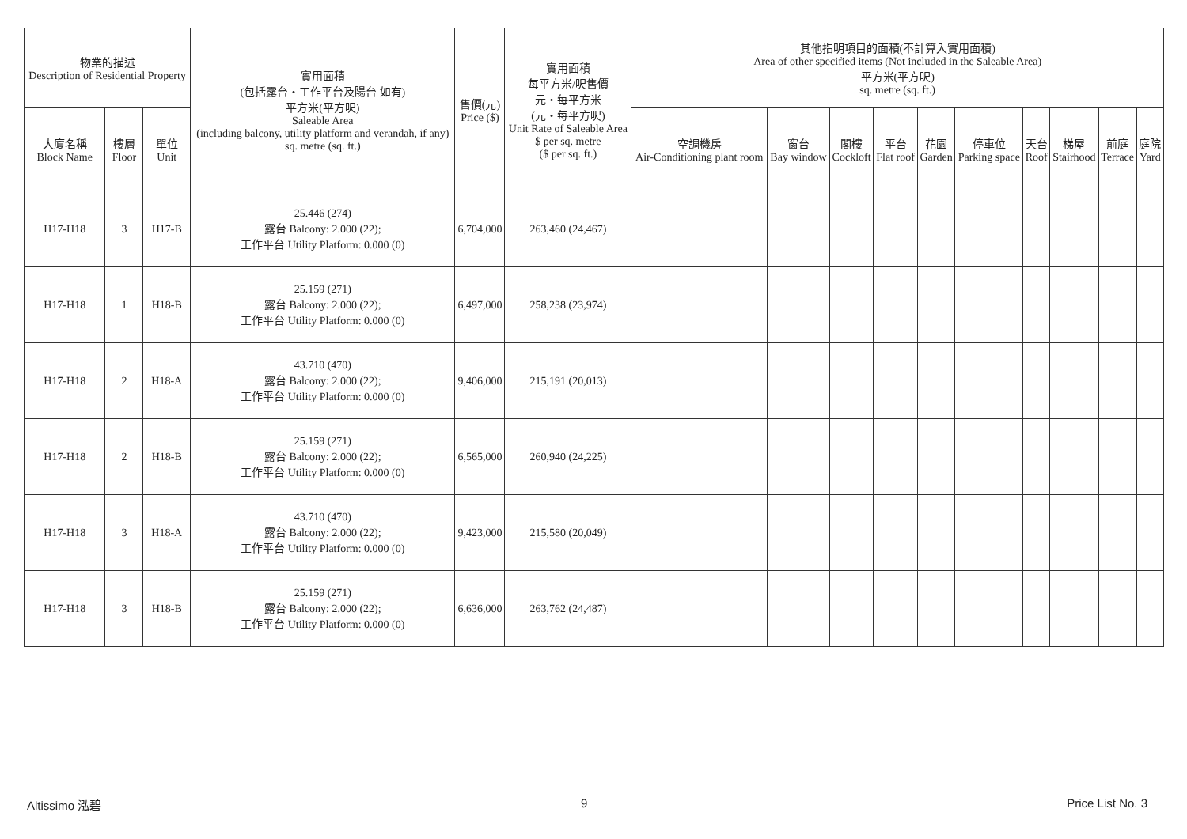| 物業的描述 Description of Residential Property | | | 實用面積 (包括露台・工作平台及陽台 如有) 平方米(平方呎) Saleable Area (including balcony, utility platform and verandah, if any) sq. metre (sq. ft.) | 售價(元) Price ($) | 實用面積 每平方米/呎售價 元・每平方米 (元・每平方呎) Unit Rate of Saleable Area $ per sq. metre ($ per sq. ft.) | 其他指明項目的面積(不計算入實用面積) Area of other specified items (Not included in the Saleable Area) 平方米(平方呎) sq. metre (sq. ft.) | | | | | | | | | |
| --- | --- | --- | --- | --- | --- | --- | --- | --- | --- | --- | --- | --- | --- | --- | --- |
| 大廈名稱 Block Name | 樓層 Floor | 單位 Unit | | | | 空調機房 Air-Conditioning plant room | 窗台 Bay window | 閣樓 Cockloft | 平台 Flat roof | 花園 Garden | 停車位 Parking space | 天台 Roof | 梯屋 Stairhood | 前庭 Terrace | 庭院 Yard |
| H17-H18 | 3 | H17-B | 25.446 (274) 露台 Balcony: 2.000 (22); 工作平台 Utility Platform: 0.000 (0) | 6,704,000 | 263,460 (24,467) | | | | | | | | | | |
| H17-H18 | 1 | H18-B | 25.159 (271) 露台 Balcony: 2.000 (22); 工作平台 Utility Platform: 0.000 (0) | 6,497,000 | 258,238 (23,974) | | | | | | | | | | |
| H17-H18 | 2 | H18-A | 43.710 (470) 露台 Balcony: 2.000 (22); 工作平台 Utility Platform: 0.000 (0) | 9,406,000 | 215,191 (20,013) | | | | | | | | | | |
| H17-H18 | 2 | H18-B | 25.159 (271) 露台 Balcony: 2.000 (22); 工作平台 Utility Platform: 0.000 (0) | 6,565,000 | 260,940 (24,225) | | | | | | | | | | |
| H17-H18 | 3 | H18-A | 43.710 (470) 露台 Balcony: 2.000 (22); 工作平台 Utility Platform: 0.000 (0) | 9,423,000 | 215,580 (20,049) | | | | | | | | | | |
| H17-H18 | 3 | H18-B | 25.159 (271) 露台 Balcony: 2.000 (22); 工作平台 Utility Platform: 0.000 (0) | 6,636,000 | 263,762 (24,487) | | | | | | | | | | |
Altissimo 泓碧 9 Price List No. 3